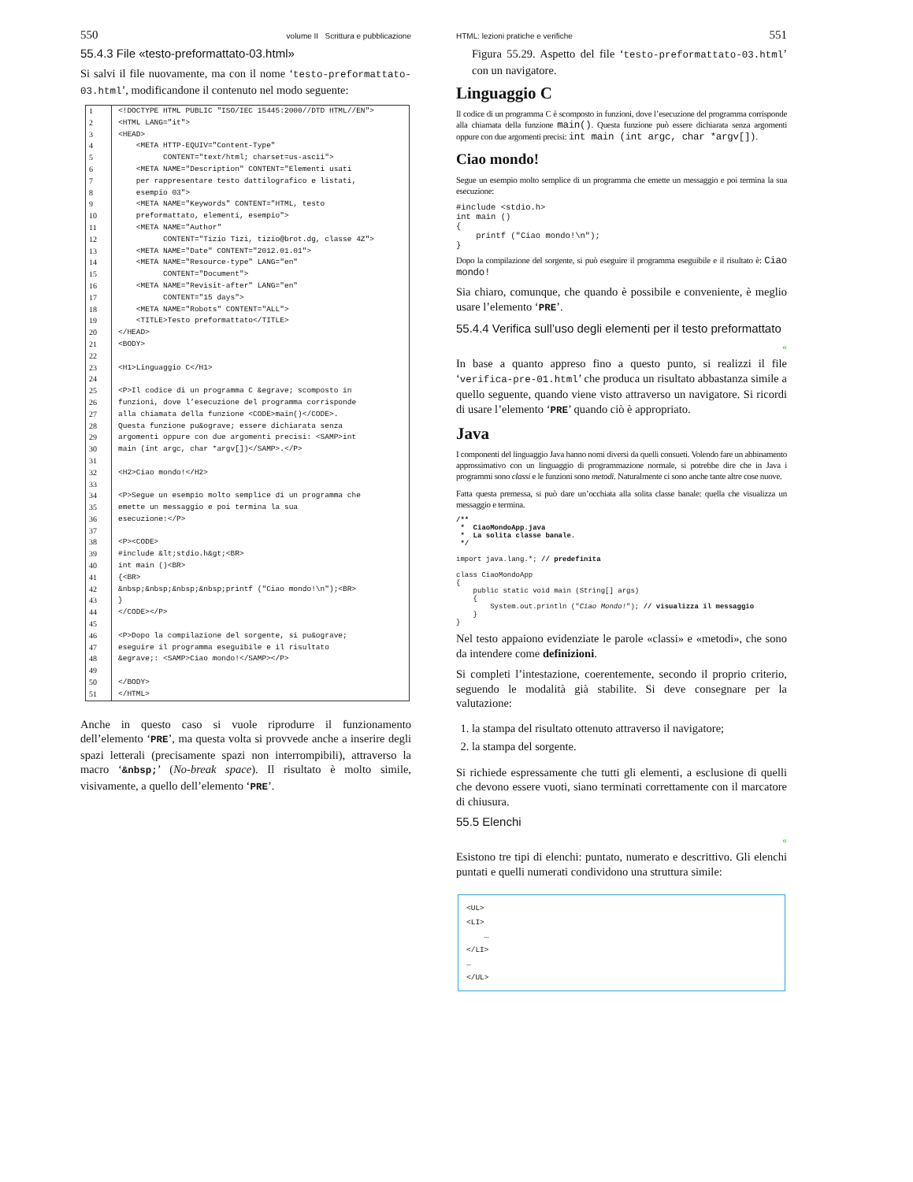550 volume II Scrittura e pubblicazione
55.4.3 File «testo-preformattato-03.html»
Si salvi il file nuovamente, ma con il nome ‘testo-preformattato-03.html’, modificandone il contenuto nel modo seguente:
1
<!DOCTYPE HTML PUBLIC "ISO/IEC 15445:2000//DTD HTML//EN">
2
<HTML LANG="it">
3
<HEAD>
4
    <META HTTP-EQUIV="Content-Type"
5
          CONTENT="text/html; charset=us-ascii">
6
    <META NAME="Description" CONTENT="Elementi usati
7
    per rappresentare testo dattilografico e listati,
8
    esempio 03">
9
    <META NAME="Keywords" CONTENT="HTML, testo
10
    preformattato, elementi, esempio">
11
    <META NAME="Author"
12
          CONTENT="Tizio Tizi, tizio@brot.dg, classe 4Z">
13
    <META NAME="Date" CONTENT="2012.01.01">
14
    <META NAME="Resource-type" LANG="en"
15
          CONTENT="Document">
16
    <META NAME="Revisit-after" LANG="en"
17
          CONTENT="15 days">
18
    <META NAME="Robots" CONTENT="ALL">
19
    <TITLE>Testo preformattato</TITLE>
20
</HEAD>
21
<BODY>
22

23
<H1>Linguaggio C</H1>
24

25
<P>Il codice di un programma C &egrave; scomposto in
26
funzioni, dove l’esecuzione del programma corrisponde
27
alla chiamata della funzione <CODE>main()</CODE>.
28
Questa funzione pu&ograve; essere dichiarata senza
29
argomenti oppure con due argomenti precisi: <SAMP>int
30
main (int argc, char *argv[])</SAMP>.</P>
31

32
<H2>Ciao mondo!</H2>
33

34
<P>Segue un esempio molto semplice di un programma che
35
emette un messaggio e poi termina la sua
36
esecuzione:</P>
37

38
<P><CODE>
39
#include &lt;stdio.h&gt;<BR>
40
int main ()<BR>
41
{<BR>
42
&nbsp;&nbsp;&nbsp;&nbsp;printf ("Ciao mondo!\n");<BR>
43
}
44
</CODE></P>
45

46
<P>Dopo la compilazione del sorgente, si pu&ograve;
47
eseguire il programma eseguibile e il risultato
48
&egrave;: <SAMP>Ciao mondo!</SAMP></P>
49

50
</BODY>
51
</HTML>
Anche in questo caso si vuole riprodurre il funzionamento dell’elemento ‘PRE’, ma questa volta si provvede anche a inserire degli spazi letterali (precisamente spazi non interrompibili), attraverso la macro ‘&nbsp;’ (No-break space). Il risultato è molto simile, visivamente, a quello dell’elemento ‘PRE’.
HTML: lezioni pratiche e verifiche 551
Figura 55.29. Aspetto del file ‘testo-preformattato-03.html’ con un navigatore.
Linguaggio C
Il codice di un programma C è scomposto in funzioni, dove l’esecuzione del programma corrisponde alla chiamata della funzione main(). Questa funzione può essere dichiarata senza argomenti oppure con due argomenti precisi: int main (int argc, char *argv[]).
Ciao mondo!
Segue un esempio molto semplice di un programma che emette un messaggio e poi termina la sua esecuzione:
#include <stdio.h>
int main ()
{
    printf ("Ciao mondo!\n");
}
Dopo la compilazione del sorgente, si può eseguire il programma eseguibile e il risultato è: Ciao mondo!
Sia chiaro, comunque, che quando è possibile e conveniente, è meglio usare l’elemento ‘PRE’.
55.4.4 Verifica sull’uso degli elementi per il testo preformattato
«
In base a quanto appreso fino a questo punto, si realizzi il file ‘verifica-pre-01.html’ che produca un risultato abbastanza simile a quello seguente, quando viene visto attraverso un navigatore. Si ricordi di usare l’elemento ‘PRE’ quando ciò è appropriato.
Java
I componenti del linguaggio Java hanno nomi diversi da quelli consueti. Volendo fare un abbinamento approssimativo con un linguaggio di programmazione normale, si potrebbe dire che in Java i programmi sono classi e le funzioni sono metodi. Naturalmente ci sono anche tante altre cose nuove.
Fatta questa premessa, si può dare un’occhiata alla solita classe banale: quella che visualizza un messaggio e termina.
/**
 *  CiaoMondoApp.java
 *  La solita classe banale.
 */

import java.lang.*; // predefinita

class CiaoMondoApp
{
    public static void main (String[] args)
    {
        System.out.println ("Ciao Mondo!"); // visualizza il messaggio
    }
}
Nel testo appaiono evidenziate le parole «classi» e «metodi», che sono da intendere come definizioni.
Si completi l’intestazione, coerentemente, secondo il proprio criterio, seguendo le modalità già stabilite. Si deve consegnare per la valutazione:
1. la stampa del risultato ottenuto attraverso il navigatore;
2. la stampa del sorgente.
Si richiede espressamente che tutti gli elementi, a esclusione di quelli che devono essere vuoti, siano terminati correttamente con il marcatore di chiusura.
55.5 Elenchi
«
Esistono tre tipi di elenchi: puntato, numerato e descrittivo. Gli elenchi puntati e quelli numerati condividono una struttura simile:
<UL>
<LI>
    …
</LI>
…
</UL>